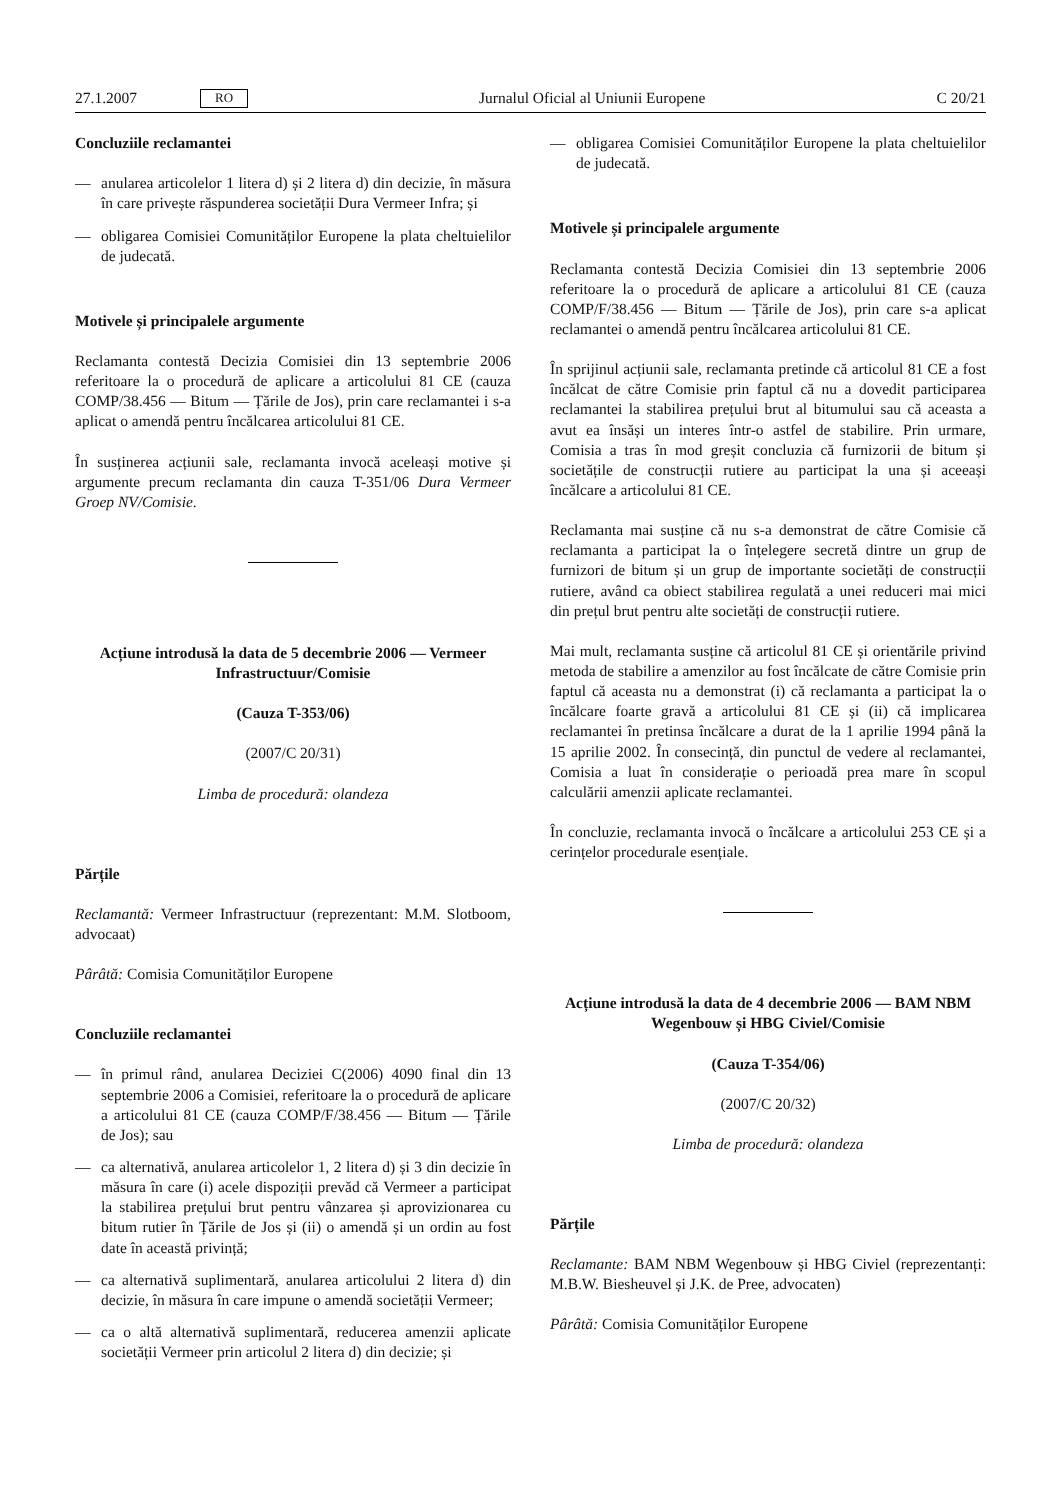27.1.2007 RO Jurnalul Oficial al Uniunii Europene C 20/21
Concluziile reclamantei
— anularea articolelor 1 litera d) și 2 litera d) din decizie, în măsura în care privește răspunderea societății Dura Vermeer Infra; și
— obligarea Comisiei Comunităților Europene la plata cheltuielilor de judecată.
Motivele și principalele argumente
Reclamanta contestă Decizia Comisiei din 13 septembrie 2006 referitoare la o procedură de aplicare a articolului 81 CE (cauza COMP/38.456 — Bitum — Țările de Jos), prin care reclamantei i s-a aplicat o amendă pentru încălcarea articolului 81 CE.
În susținerea acțiunii sale, reclamanta invocă aceleași motive și argumente precum reclamanta din cauza T-351/06 Dura Vermeer Groep NV/Comisie.
Acțiune introdusă la data de 5 decembrie 2006 — Vermeer Infrastructuur/Comisie
(Cauza T-353/06)
(2007/C 20/31)
Limba de procedură: olandeza
Părțile
Reclamantă: Vermeer Infrastructuur (reprezentant: M.M. Slotboom, advocaat)
Pârâtă: Comisia Comunităților Europene
Concluziile reclamantei
— în primul rând, anularea Deciziei C(2006) 4090 final din 13 septembrie 2006 a Comisiei, referitoare la o procedură de aplicare a articolului 81 CE (cauza COMP/F/38.456 — Bitum — Țările de Jos); sau
— ca alternativă, anularea articolelor 1, 2 litera d) și 3 din decizie în măsura în care (i) acele dispoziții prevăd că Vermeer a participat la stabilirea prețului brut pentru vânzarea și aprovizionarea cu bitum rutier în Țările de Jos și (ii) o amendă și un ordin au fost date în această privință;
— ca alternativă suplimentară, anularea articolului 2 litera d) din decizie, în măsura în care impune o amendă societății Vermeer;
— ca o altă alternativă suplimentară, reducerea amenzii aplicate societății Vermeer prin articolul 2 litera d) din decizie; și
— obligarea Comisiei Comunităților Europene la plata cheltuielilor de judecată.
Motivele și principalele argumente
Reclamanta contestă Decizia Comisiei din 13 septembrie 2006 referitoare la o procedură de aplicare a articolului 81 CE (cauza COMP/F/38.456 — Bitum — Țările de Jos), prin care s-a aplicat reclamantei o amendă pentru încălcarea articolului 81 CE.
În sprijinul acțiunii sale, reclamanta pretinde că articolul 81 CE a fost încălcat de către Comisie prin faptul că nu a dovedit participarea reclamantei la stabilirea prețului brut al bitumului sau că aceasta a avut ea însăși un interes într-o astfel de stabilire. Prin urmare, Comisia a tras în mod greșit concluzia că furnizorii de bitum și societățile de construcții rutiere au participat la una și aceeași încălcare a articolului 81 CE.
Reclamanta mai susține că nu s-a demonstrat de către Comisie că reclamanta a participat la o înțelegere secretă dintre un grup de furnizori de bitum și un grup de importante societăți de construcții rutiere, având ca obiect stabilirea regulată a unei reduceri mai mici din prețul brut pentru alte societăți de construcții rutiere.
Mai mult, reclamanta susține că articolul 81 CE și orientările privind metoda de stabilire a amenzilor au fost încălcate de către Comisie prin faptul că aceasta nu a demonstrat (i) că reclamanta a participat la o încălcare foarte gravă a articolului 81 CE și (ii) că implicarea reclamantei în pretinsa încălcare a durat de la 1 aprilie 1994 până la 15 aprilie 2002. În consecință, din punctul de vedere al reclamantei, Comisia a luat în considerație o perioadă prea mare în scopul calculării amenzii aplicate reclamantei.
În concluzie, reclamanta invocă o încălcare a articolului 253 CE și a cerințelor procedurale esențiale.
Acțiune introdusă la data de 4 decembrie 2006 — BAM NBM Wegenbouw și HBG Civiel/Comisie
(Cauza T-354/06)
(2007/C 20/32)
Limba de procedură: olandeza
Părțile
Reclamante: BAM NBM Wegenbouw și HBG Civiel (reprezentanți: M.B.W. Biesheuvel și J.K. de Pree, advocaten)
Pârâtă: Comisia Comunităților Europene